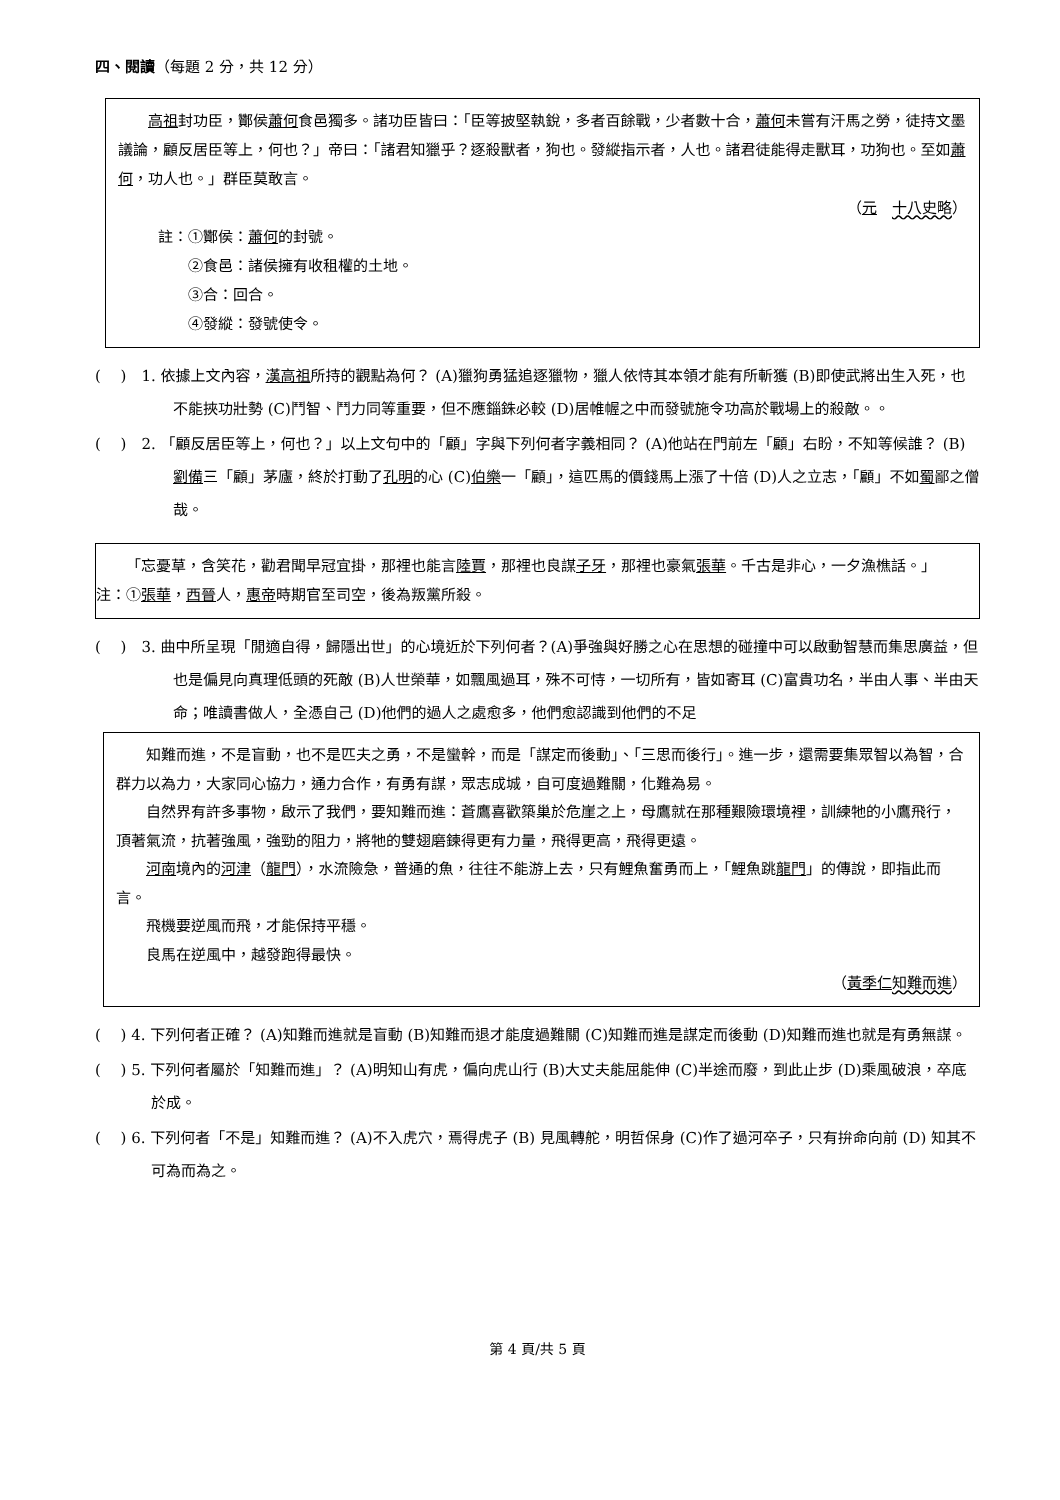四、閱讀（每題 2 分，共 12 分）
高祖封功臣，酇侯蕭何食邑獨多。諸功臣皆曰：「臣等披堅執銳，多者百餘戰，少者數十合，蕭何未嘗有汗馬之勞，徒持文墨議論，顧反居臣等上，何也？」帝曰：「諸君知獵乎？逐殺獸者，狗也。發縱指示者，人也。諸君徒能得走獸耳，功狗也。至如蕭何，功人也。」群臣莫敢言。
（元　十八史略）
註：①酇侯：蕭何的封號。
　　②食邑：諸侯擁有收租權的土地。
　　③合：回合。
　　④發縱：發號使令。
(　 )　1. 依據上文內容，漢高祖所持的觀點為何？ (A)獵狗勇猛追逐獵物，獵人依恃其本領才能有所斬獲 (B)即使武將出生入死，也不能挾功壯勢 (C)鬥智、鬥力同等重要，但不應錙銖必較 (D)居帷幄之中而發號施令功高於戰場上的殺敵。。
(　 )　2. 「顧反居臣等上，何也？」以上文句中的「顧」字與下列何者字義相同？ (A)他站在門前左「顧」右盼，不知等候誰？ (B)劉備三「顧」茅廬，終於打動了孔明的心 (C)伯樂一「顧」，這匹馬的價錢馬上漲了十倍 (D)人之立志，「顧」不如蜀鄙之僧哉。
「忘憂草，含笑花，勸君聞早冠宜掛，那裡也能言陸賈，那裡也良謀子牙，那裡也豪氣張華。千古是非心，一夕漁樵話。」
注：①張華，西晉人，惠帝時期官至司空，後為叛黨所殺。
(　 )　3. 曲中所呈現「閒適自得，歸隱出世」的心境近於下列何者？(A)爭強與好勝之心在思想的碰撞中可以啟動智慧而集思廣益，但也是偏見向真理低頭的死敵 (B)人世榮華，如飄風過耳，殊不可恃，一切所有，皆如寄耳 (C)富貴功名，半由人事、半由天命；唯讀書做人，全憑自己 (D)他們的過人之處愈多，他們愈認識到他們的不足
知難而進，不是盲動，也不是匹夫之勇，不是蠻幹，而是「謀定而後動」、「三思而後行」。進一步，還需要集眾智以為智，合群力以為力，大家同心協力，通力合作，有勇有謀，眾志成城，自可度過難關，化難為易。
自然界有許多事物，啟示了我們，要知難而進：蒼鷹喜歡築巢於危崖之上，母鷹就在那種艱險環境裡，訓練牠的小鷹飛行，頂著氣流，抗著強風，強勁的阻力，將牠的雙翅磨鍊得更有力量，飛得更高，飛得更遠。
河南境內的河津（龍門），水流險急，普通的魚，往往不能游上去，只有鯉魚奮勇而上，「鯉魚跳龍門」的傳說，即指此而言。
飛機要逆風而飛，才能保持平穩。
良馬在逆風中，越發跑得最快。
（黃季仁 知難而進）
(　 ) 4. 下列何者正確？ (A)知難而進就是盲動 (B)知難而退才能度過難關 (C)知難而進是謀定而後動 (D)知難而進也就是有勇無謀。
(　 ) 5. 下列何者屬於「知難而進」？ (A)明知山有虎，偏向虎山行 (B)大丈夫能屈能伸 (C)半途而廢，到此止步 (D)乘風破浪，卒底於成。
(　 ) 6. 下列何者「不是」知難而進？ (A)不入虎穴，焉得虎子 (B) 見風轉舵，明哲保身 (C)作了過河卒子，只有拚命向前 (D) 知其不可為而為之。
第 4 頁/共 5 頁